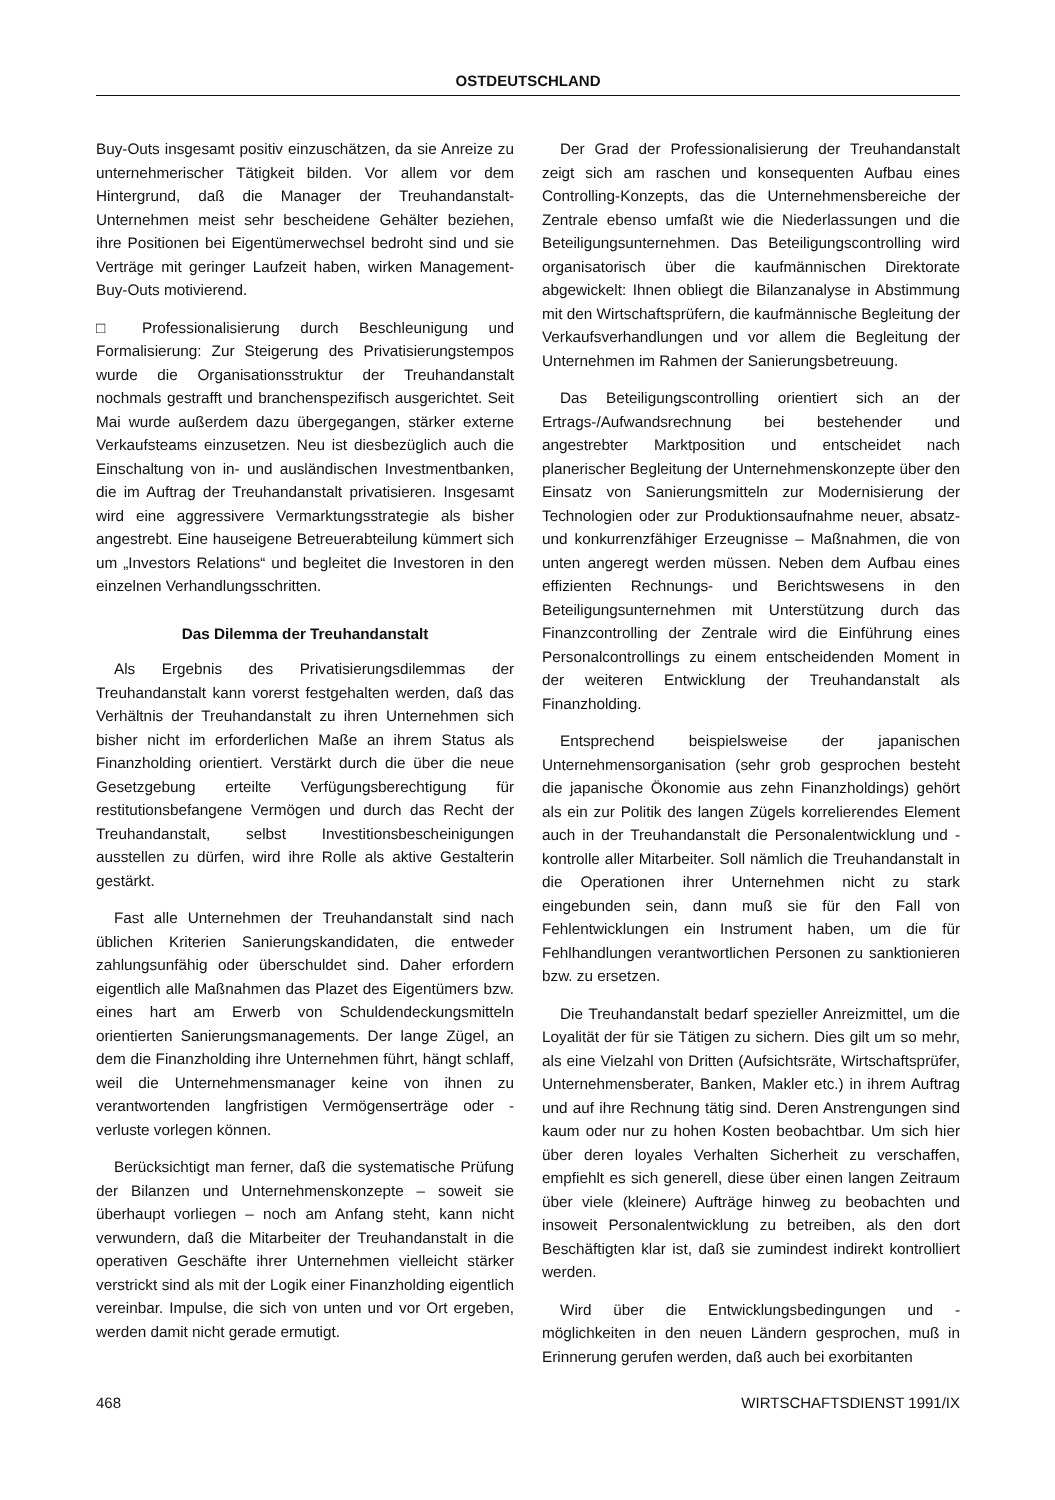OSTDEUTSCHLAND
Buy-Outs insgesamt positiv einzuschätzen, da sie Anreize zu unternehmerischer Tätigkeit bilden. Vor allem vor dem Hintergrund, daß die Manager der Treuhandanstalt-Unternehmen meist sehr bescheidene Gehälter beziehen, ihre Positionen bei Eigentümerwechsel bedroht sind und sie Verträge mit geringer Laufzeit haben, wirken Management-Buy-Outs motivierend.
□ Professionalisierung durch Beschleunigung und Formalisierung: Zur Steigerung des Privatisierungstempos wurde die Organisationsstruktur der Treuhandanstalt nochmals gestrafft und branchenspezifisch ausgerichtet. Seit Mai wurde außerdem dazu übergegangen, stärker externe Verkaufsteams einzusetzen. Neu ist diesbezüglich auch die Einschaltung von in- und ausländischen Investmentbanken, die im Auftrag der Treuhandanstalt privatisieren. Insgesamt wird eine aggressivere Vermarktungsstrategie als bisher angestrebt. Eine hauseigene Betreuerabteilung kümmert sich um „Investors Relations“ und begleitet die Investoren in den einzelnen Verhandlungsschritten.
Das Dilemma der Treuhandanstalt
Als Ergebnis des Privatisierungsdilemmas der Treuhandanstalt kann vorerst festgehalten werden, daß das Verhältnis der Treuhandanstalt zu ihren Unternehmen sich bisher nicht im erforderlichen Maße an ihrem Status als Finanzholding orientiert. Verstärkt durch die über die neue Gesetzgebung erteilte Verfügungsberechtigung für restitutionsbefangene Vermögen und durch das Recht der Treuhandanstalt, selbst Investitionsbescheinigungen ausstellen zu dürfen, wird ihre Rolle als aktive Gestalterin gestärkt.
Fast alle Unternehmen der Treuhandanstalt sind nach üblichen Kriterien Sanierungskandidaten, die entweder zahlungsunfähig oder überschuldet sind. Daher erfordern eigentlich alle Maßnahmen das Plazet des Eigentümers bzw. eines hart am Erwerb von Schuldendeckungsmitteln orientierten Sanierungsmanagements. Der lange Zügel, an dem die Finanzholding ihre Unternehmen führt, hängt schlaff, weil die Unternehmensmanager keine von ihnen zu verantwortenden langfristigen Vermögenserträge oder -verluste vorlegen können.
Berücksichtigt man ferner, daß die systematische Prüfung der Bilanzen und Unternehmenskonzepte – soweit sie überhaupt vorliegen – noch am Anfang steht, kann nicht verwundern, daß die Mitarbeiter der Treuhandanstalt in die operativen Geschäfte ihrer Unternehmen vielleicht stärker verstrickt sind als mit der Logik einer Finanzholding eigentlich vereinbar. Impulse, die sich von unten und vor Ort ergeben, werden damit nicht gerade ermutigt.
Der Grad der Professionalisierung der Treuhandanstalt zeigt sich am raschen und konsequenten Aufbau eines Controlling-Konzepts, das die Unternehmensbereiche der Zentrale ebenso umfaßt wie die Niederlassungen und die Beteiligungsunternehmen. Das Beteiligungscontrolling wird organisatorisch über die kaufmännischen Direktorate abgewickelt: Ihnen obliegt die Bilanzanalyse in Abstimmung mit den Wirtschaftsprüfern, die kaufmännische Begleitung der Verkaufsverhandlungen und vor allem die Begleitung der Unternehmen im Rahmen der Sanierungsbetreuung.
Das Beteiligungscontrolling orientiert sich an der Ertrags-/Aufwandsrechnung bei bestehender und angestrebter Marktposition und entscheidet nach planerischer Begleitung der Unternehmenskonzepte über den Einsatz von Sanierungsmitteln zur Modernisierung der Technologien oder zur Produktionsaufnahme neuer, absatz- und konkurrenzfähiger Erzeugnisse – Maßnahmen, die von unten angeregt werden müssen. Neben dem Aufbau eines effizienten Rechnungs- und Berichtswesens in den Beteiligungsunternehmen mit Unterstützung durch das Finanzcontrolling der Zentrale wird die Einführung eines Personalcontrollings zu einem entscheidenden Moment in der weiteren Entwicklung der Treuhandanstalt als Finanzholding.
Entsprechend beispielsweise der japanischen Unternehmensorganisation (sehr grob gesprochen besteht die japanische Ökonomie aus zehn Finanzholdings) gehört als ein zur Politik des langen Zügels korrelierendes Element auch in der Treuhandanstalt die Personalentwicklung und -kontrolle aller Mitarbeiter. Soll nämlich die Treuhandanstalt in die Operationen ihrer Unternehmen nicht zu stark eingebunden sein, dann muß sie für den Fall von Fehlentwicklungen ein Instrument haben, um die für Fehlhandlungen verantwortlichen Personen zu sanktionieren bzw. zu ersetzen.
Die Treuhandanstalt bedarf spezieller Anreizmittel, um die Loyalität der für sie Tätigen zu sichern. Dies gilt um so mehr, als eine Vielzahl von Dritten (Aufsichtsräte, Wirtschaftsprüfer, Unternehmensberater, Banken, Makler etc.) in ihrem Auftrag und auf ihre Rechnung tätig sind. Deren Anstrengungen sind kaum oder nur zu hohen Kosten beobachtbar. Um sich hier über deren loyales Verhalten Sicherheit zu verschaffen, empfiehlt es sich generell, diese über einen langen Zeitraum über viele (kleinere) Aufträge hinweg zu beobachten und insoweit Personalentwicklung zu betreiben, als den dort Beschäftigten klar ist, daß sie zumindest indirekt kontrolliert werden.
Wird über die Entwicklungsbedingungen und -möglichkeiten in den neuen Ländern gesprochen, muß in Erinnerung gerufen werden, daß auch bei exorbitanten
468 WIRTSCHAFTSDIENST 1991/IX